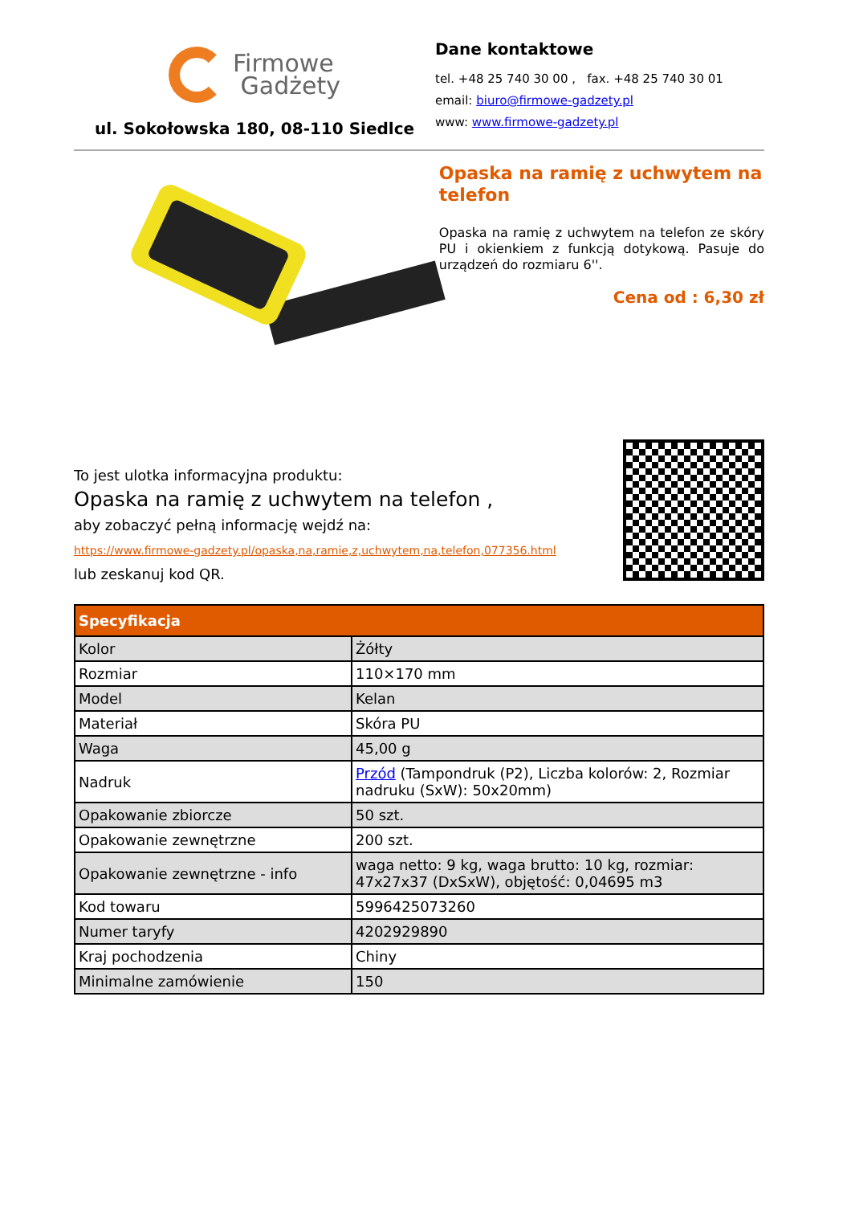Firmowe
Gadżety
ul. Sokołowska 180, 08-110 Siedlce
Dane kontaktowe
tel. +48 25 740 30 00 , fax. +48 25 740 30 01
email: biuro@firmowe-gadzety.pl
www: www.firmowe-gadzety.pl
Opaska na ramię z uchwytem na telefon
Opaska na ramię z uchwytem na telefon ze skóry PU i okienkiem z funkcją dotykową. Pasuje do urządzeń do rozmiaru 6''.
Cena od : 6,30 zł
To jest ulotka informacyjna produktu:
Opaska na ramię z uchwytem na telefon ,
aby zobaczyć pełną informację wejdź na:
https://www.firmowe-gadzety.pl/opaska,na,ramie,z,uchwytem,na,telefon,077356.html
lub zeskanuj kod QR.
| Specyfikacja | |
| --- | --- |
| Kolor | Żółty |
| Rozmiar | 110×170 mm |
| Model | Kelan |
| Materiał | Skóra PU |
| Waga | 45,00 g |
| Nadruk | Przód (Tampondruk (P2), Liczba kolorów: 2, Rozmiar nadruku (SxW): 50x20mm) |
| Opakowanie zbiorcze | 50 szt. |
| Opakowanie zewnętrzne | 200 szt. |
| Opakowanie zewnętrzne - info | waga netto: 9 kg, waga brutto: 10 kg, rozmiar: 47x27x37 (DxSxW), objętość: 0,04695 m3 |
| Kod towaru | 5996425073260 |
| Numer taryfy | 4202929890 |
| Kraj pochodzenia | Chiny |
| Minimalne zamówienie | 150 |